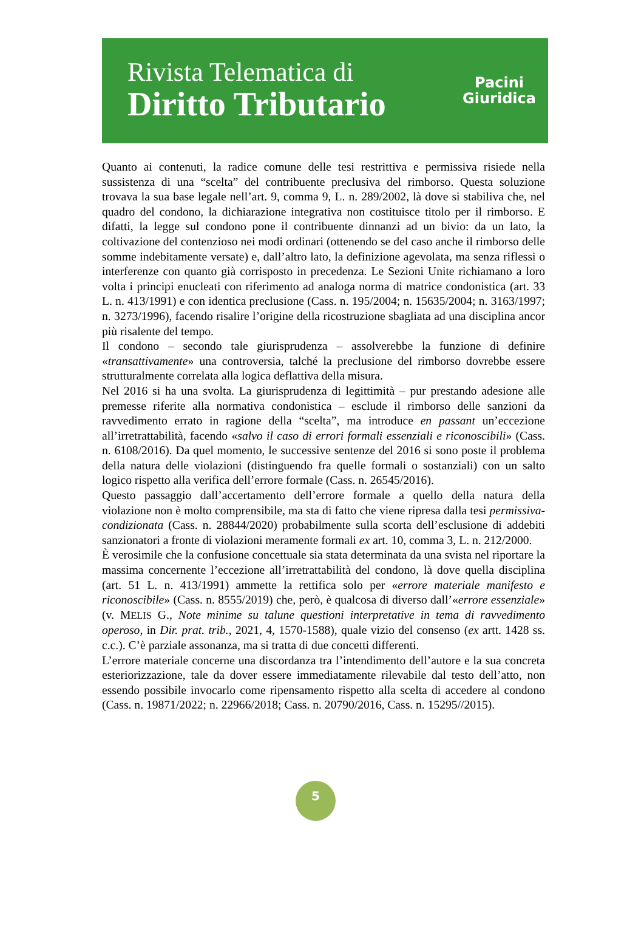Rivista Telematica di
Diritto Tributario
Pacini
Giuridica
Quanto ai contenuti, la radice comune delle tesi restrittiva e permissiva risiede nella sussistenza di una “scelta” del contribuente preclusiva del rimborso. Questa soluzione trovava la sua base legale nell’art. 9, comma 9, L. n. 289/2002, là dove si stabiliva che, nel quadro del condono, la dichiarazione integrativa non costituisce titolo per il rimborso. E difatti, la legge sul condono pone il contribuente dinnanzi ad un bivio: da un lato, la coltivazione del contenzioso nei modi ordinari (ottenendo se del caso anche il rimborso delle somme indebitamente versate) e, dall’altro lato, la definizione agevolata, ma senza riflessi o interferenze con quanto già corrisposto in precedenza. Le Sezioni Unite richiamano a loro volta i principi enucleati con riferimento ad analoga norma di matrice condonistica (art. 33 L. n. 413/1991) e con identica preclusione (Cass. n. 195/2004; n. 15635/2004; n. 3163/1997; n. 3273/1996), facendo risalire l’origine della ricostruzione sbagliata ad una disciplina ancor più risalente del tempo.
Il condono – secondo tale giurisprudenza – assolverebbe la funzione di definire «transattivamente» una controversia, talché la preclusione del rimborso dovrebbe essere strutturalmente correlata alla logica deflattiva della misura.
Nel 2016 si ha una svolta. La giurisprudenza di legittimità – pur prestando adesione alle premesse riferite alla normativa condonistica – esclude il rimborso delle sanzioni da ravvedimento errato in ragione della “scelta”, ma introduce en passant un’eccezione all’irretrattabilità, facendo «salvo il caso di errori formali essenziali e riconoscibili» (Cass. n. 6108/2016). Da quel momento, le successive sentenze del 2016 si sono poste il problema della natura delle violazioni (distinguendo fra quelle formali o sostanziali) con un salto logico rispetto alla verifica dell’errore formale (Cass. n. 26545/2016).
Questo passaggio dall’accertamento dell’errore formale a quello della natura della violazione non è molto comprensibile, ma sta di fatto che viene ripresa dalla tesi permissiva-condizionata (Cass. n. 28844/2020) probabilmente sulla scorta dell’esclusione di addebiti sanzionatori a fronte di violazioni meramente formali ex art. 10, comma 3, L. n. 212/2000.
È verosimile che la confusione concettuale sia stata determinata da una svista nel riportare la massima concernente l’eccezione all’irretrattabilità del condono, là dove quella disciplina (art. 51 L. n. 413/1991) ammette la rettifica solo per «errore materiale manifesto e riconoscibile» (Cass. n. 8555/2019) che, però, è qualcosa di diverso dall’«errore essenziale» (v. MELIS G., Note minime su talune questioni interpretative in tema di ravvedimento operoso, in Dir. prat. trib., 2021, 4, 1570-1588), quale vizio del consenso (ex artt. 1428 ss. c.c.). C’è parziale assonanza, ma si tratta di due concetti differenti.
L’errore materiale concerne una discordanza tra l’intendimento dell’autore e la sua concreta esteriorizzazione, tale da dover essere immediatamente rilevabile dal testo dell’atto, non essendo possibile invocarlo come ripensamento rispetto alla scelta di accedere al condono (Cass. n. 19871/2022; n. 22966/2018; Cass. n. 20790/2016, Cass. n. 15295//2015).
5